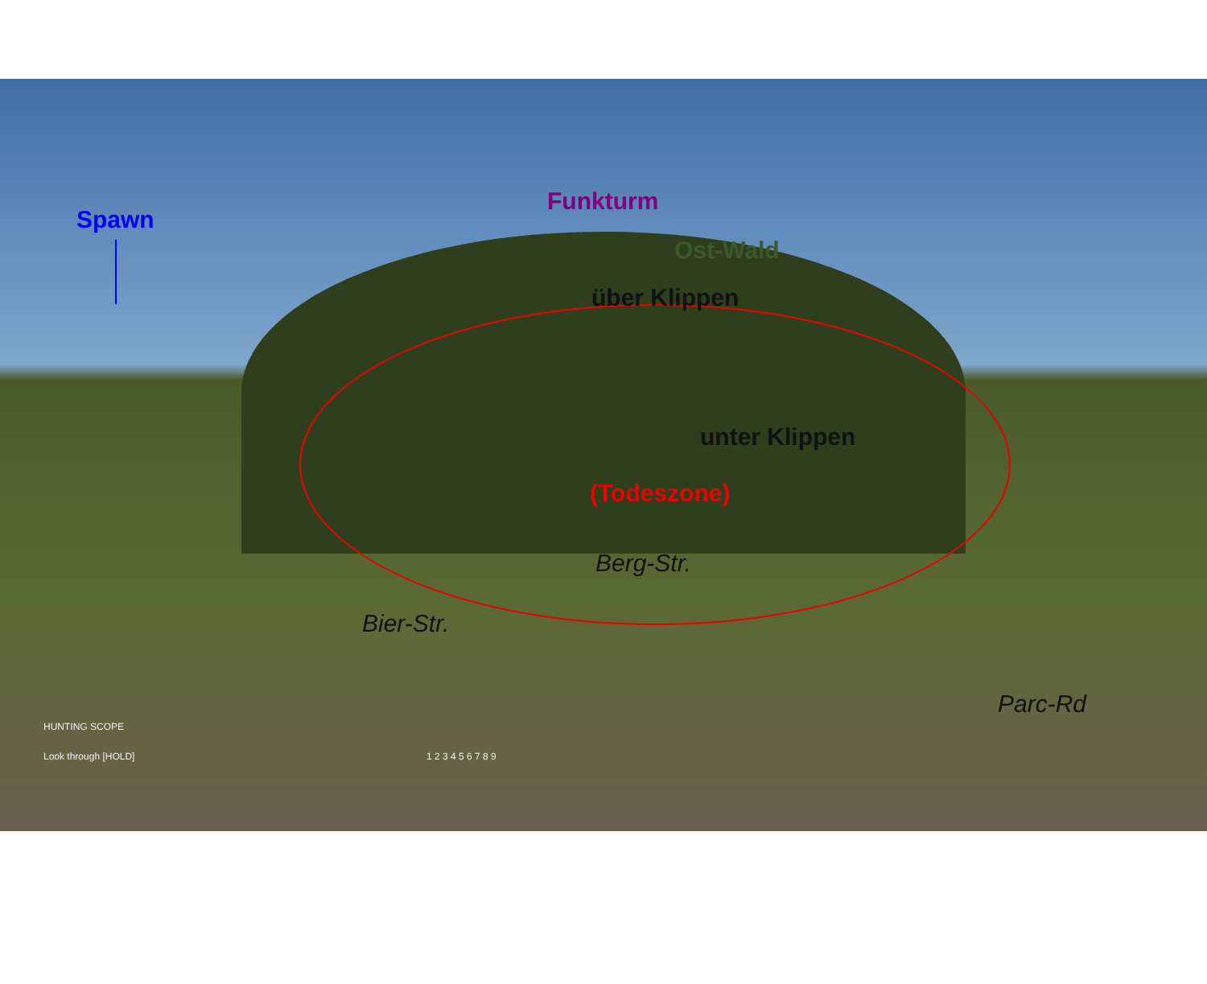Spawn
Funkturm
Ost-Wald
über Klippen
unter Klippen
(Todeszone)
Berg-Str.
Bier-Str.
Parc-Rd
HUNTING SCOPE
Look through [HOLD] 1 2 3 4 5 6 7 8 9